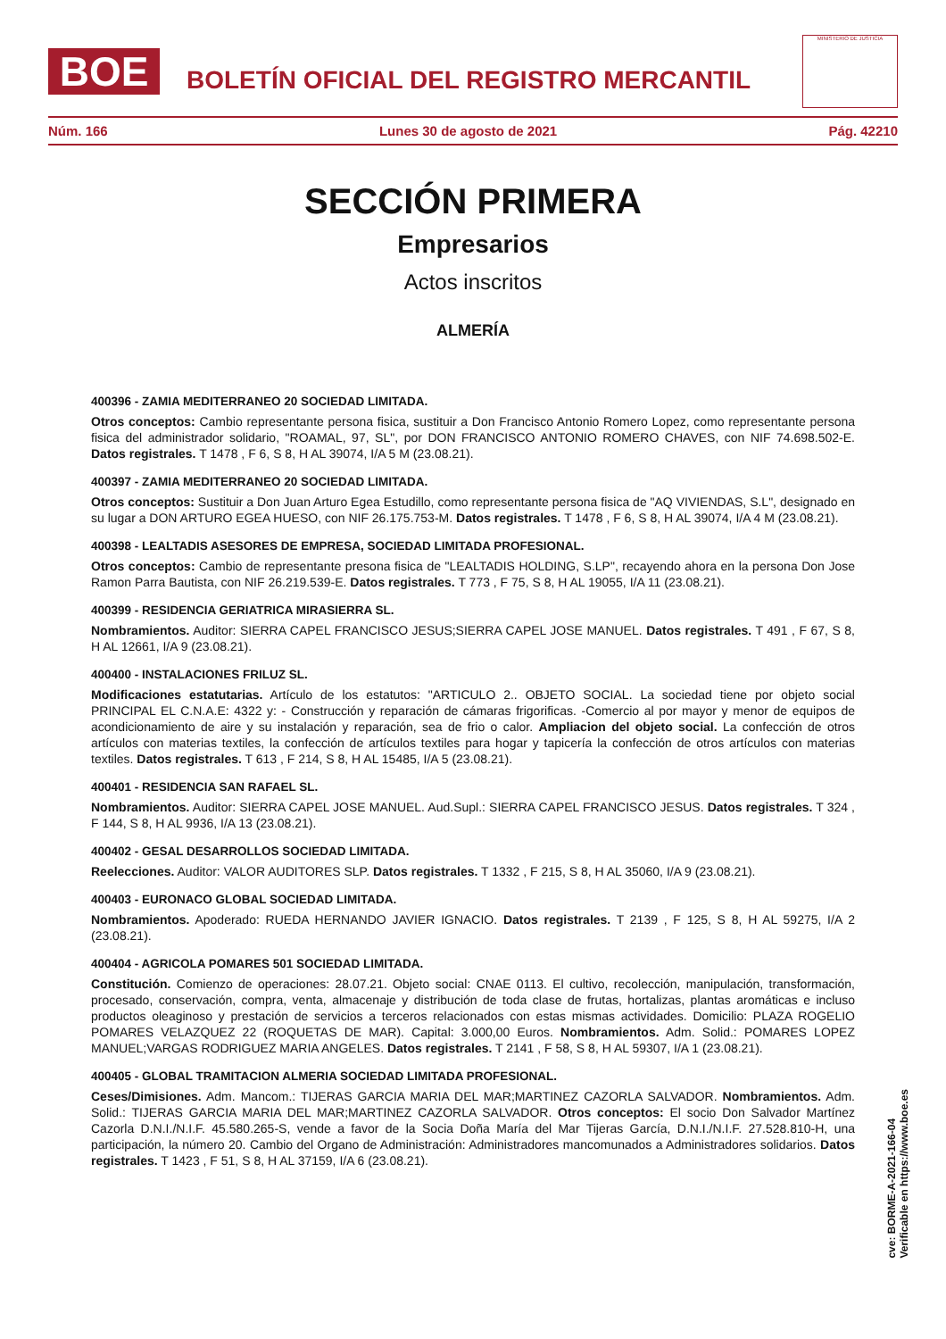BOE
BOLETÍN OFICIAL DEL REGISTRO MERCANTIL
MINISTERIO DE JUSTICIA
Núm. 166 Lunes 30 de agosto de 2021 Pág. 42210
SECCIÓN PRIMERA
Empresarios
Actos inscritos
ALMERÍA
400396 - ZAMIA MEDITERRANEO 20 SOCIEDAD LIMITADA.
Otros conceptos: Cambio representante persona fisica, sustituir a Don Francisco Antonio Romero Lopez, como representante persona fisica del administrador solidario, "ROAMAL, 97, SL", por DON FRANCISCO ANTONIO ROMERO CHAVES, con NIF 74.698.502-E. Datos registrales. T 1478 , F 6, S 8, H AL 39074, I/A 5 M (23.08.21).
400397 - ZAMIA MEDITERRANEO 20 SOCIEDAD LIMITADA.
Otros conceptos: Sustituir a Don Juan Arturo Egea Estudillo, como representante persona fisica de "AQ VIVIENDAS, S.L", designado en su lugar a DON ARTURO EGEA HUESO, con NIF 26.175.753-M. Datos registrales. T 1478 , F 6, S 8, H AL 39074, I/A 4 M (23.08.21).
400398 - LEALTADIS ASESORES DE EMPRESA, SOCIEDAD LIMITADA PROFESIONAL.
Otros conceptos: Cambio de representante presona fisica de "LEALTADIS HOLDING, S.LP", recayendo ahora en la persona Don Jose Ramon Parra Bautista, con NIF 26.219.539-E. Datos registrales. T 773 , F 75, S 8, H AL 19055, I/A 11 (23.08.21).
400399 - RESIDENCIA GERIATRICA MIRASIERRA SL.
Nombramientos. Auditor: SIERRA CAPEL FRANCISCO JESUS;SIERRA CAPEL JOSE MANUEL. Datos registrales. T 491 , F 67, S 8, H AL 12661, I/A 9 (23.08.21).
400400 - INSTALACIONES FRILUZ SL.
Modificaciones estatutarias. Artículo de los estatutos: "ARTICULO 2.. OBJETO SOCIAL. La sociedad tiene por objeto social PRINCIPAL EL C.N.A.E: 4322 y: - Construcción y reparación de cámaras frigorificas. -Comercio al por mayor y menor de equipos de acondicionamiento de aire y su instalación y reparación, sea de frio o calor. Ampliacion del objeto social. La confección de otros artículos con materias textiles, la confección de artículos textiles para hogar y tapicería la confección de otros artículos con materias textiles. Datos registrales. T 613 , F 214, S 8, H AL 15485, I/A 5 (23.08.21).
400401 - RESIDENCIA SAN RAFAEL SL.
Nombramientos. Auditor: SIERRA CAPEL JOSE MANUEL. Aud.Supl.: SIERRA CAPEL FRANCISCO JESUS. Datos registrales. T 324 , F 144, S 8, H AL 9936, I/A 13 (23.08.21).
400402 - GESAL DESARROLLOS SOCIEDAD LIMITADA.
Reelecciones. Auditor: VALOR AUDITORES SLP. Datos registrales. T 1332 , F 215, S 8, H AL 35060, I/A 9 (23.08.21).
400403 - EURONACO GLOBAL SOCIEDAD LIMITADA.
Nombramientos. Apoderado: RUEDA HERNANDO JAVIER IGNACIO. Datos registrales. T 2139 , F 125, S 8, H AL 59275, I/A 2 (23.08.21).
400404 - AGRICOLA POMARES 501 SOCIEDAD LIMITADA.
Constitución. Comienzo de operaciones: 28.07.21. Objeto social: CNAE 0113. El cultivo, recolección, manipulación, transformación, procesado, conservación, compra, venta, almacenaje y distribución de toda clase de frutas, hortalizas, plantas aromáticas e incluso productos oleaginoso y prestación de servicios a terceros relacionados con estas mismas actividades. Domicilio: PLAZA ROGELIO POMARES VELAZQUEZ 22 (ROQUETAS DE MAR). Capital: 3.000,00 Euros. Nombramientos. Adm. Solid.: POMARES LOPEZ MANUEL;VARGAS RODRIGUEZ MARIA ANGELES. Datos registrales. T 2141 , F 58, S 8, H AL 59307, I/A 1 (23.08.21).
400405 - GLOBAL TRAMITACION ALMERIA SOCIEDAD LIMITADA PROFESIONAL.
Ceses/Dimisiones. Adm. Mancom.: TIJERAS GARCIA MARIA DEL MAR;MARTINEZ CAZORLA SALVADOR. Nombramientos. Adm. Solid.: TIJERAS GARCIA MARIA DEL MAR;MARTINEZ CAZORLA SALVADOR. Otros conceptos: El socio Don Salvador Martínez Cazorla D.N.I./N.I.F. 45.580.265-S, vende a favor de la Socia Doña María del Mar Tijeras García, D.N.I./N.I.F. 27.528.810-H, una participación, la número 20. Cambio del Organo de Administración: Administradores mancomunados a Administradores solidarios. Datos registrales. T 1423 , F 51, S 8, H AL 37159, I/A 6 (23.08.21).
cve: BORME-A-2021-166-04
Verificable en https://www.boe.es